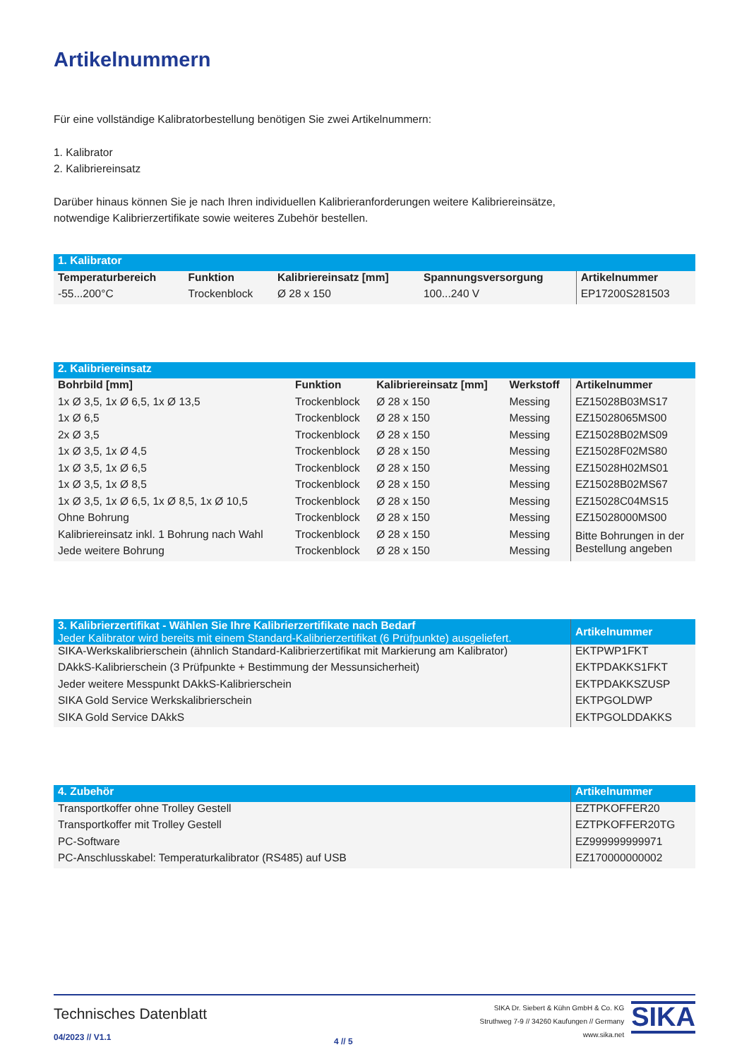Artikelnummern
Für eine vollständige Kalibratorbestellung benötigen Sie zwei Artikelnummern:
1. Kalibrator
2. Kalibriereinsatz
Darüber hinaus können Sie je nach Ihren individuellen Kalibrieranforderungen weitere Kalibriereinsätze,
notwendige Kalibrierzertifikate sowie weiteres Zubehör bestellen.
| 1. Kalibrator | | | | |
| Temperaturbereich | Funktion | Kalibriereinsatz [mm] | Spannungsversorgung | Artikelnummer |
| -55...200°C | Trockenblock | Ø 28 x 150 | 100...240 V | EP17200S281503 |
| 2. Kalibriereinsatz | | | | |
| Bohrbild [mm] | Funktion | Kalibriereinsatz [mm] | Werkstoff | Artikelnummer |
| 1x Ø 3,5, 1x Ø 6,5, 1x Ø 13,5 | Trockenblock | Ø 28 x 150 | Messing | EZ15028B03MS17 |
| 1x Ø 6,5 | Trockenblock | Ø 28 x 150 | Messing | EZ15028065MS00 |
| 2x Ø 3,5 | Trockenblock | Ø 28 x 150 | Messing | EZ15028B02MS09 |
| 1x Ø 3,5, 1x Ø 4,5 | Trockenblock | Ø 28 x 150 | Messing | EZ15028F02MS80 |
| 1x Ø 3,5, 1x Ø 6,5 | Trockenblock | Ø 28 x 150 | Messing | EZ15028H02MS01 |
| 1x Ø 3,5, 1x Ø 8,5 | Trockenblock | Ø 28 x 150 | Messing | EZ15028B02MS67 |
| 1x Ø 3,5, 1x Ø 6,5, 1x Ø 8,5, 1x Ø 10,5 | Trockenblock | Ø 28 x 150 | Messing | EZ15028C04MS15 |
| Ohne Bohrung | Trockenblock | Ø 28 x 150 | Messing | EZ15028000MS00 |
| Kalibriereinsatz inkl. 1 Bohrung nach Wahl | Trockenblock | Ø 28 x 150 | Messing | Bitte Bohrungen in der Bestellung angeben |
| Jede weitere Bohrung | Trockenblock | Ø 28 x 150 | Messing | |
| 3. Kalibrierzertifikat - Wählen Sie Ihre Kalibrierzertifikate nach Bedarf Jeder Kalibrator wird bereits mit einem Standard-Kalibrierzertifikat (6 Prüfpunkte) ausgeliefert. | Artikelnummer |
| SIKA-Werkskalibrierschein (ähnlich Standard-Kalibrierzertifikat mit Markierung am Kalibrator) | EKTPWP1FKT |
| DAkkS-Kalibrierschein (3 Prüfpunkte + Bestimmung der Messunsicherheit) | EKTPDAKKS1FKT |
| Jeder weitere Messpunkt DAkkS-Kalibrierschein | EKTPDAKKSZUSP |
| SIKA Gold Service Werkskalibrierschein | EKTPGOLDWP |
| SIKA Gold Service DAkkS | EKTPGOLDDAKKS |
| 4. Zubehör | Artikelnummer |
| Transportkoffer ohne Trolley Gestell | EZTPKOFFER20 |
| Transportkoffer mit Trolley Gestell | EZTPKOFFER20TG |
| PC-Software | EZ999999999971 |
| PC-Anschlusskabel: Temperaturkalibrator (RS485) auf USB | EZ170000000002 |
Technisches Datenblatt
04/2023 // V1.1
4 // 5
SIKA Dr. Siebert & Kühn GmbH & Co. KG
Struthweg 7-9 // 34260 Kaufungen // Germany
www.sika.net
SIKA